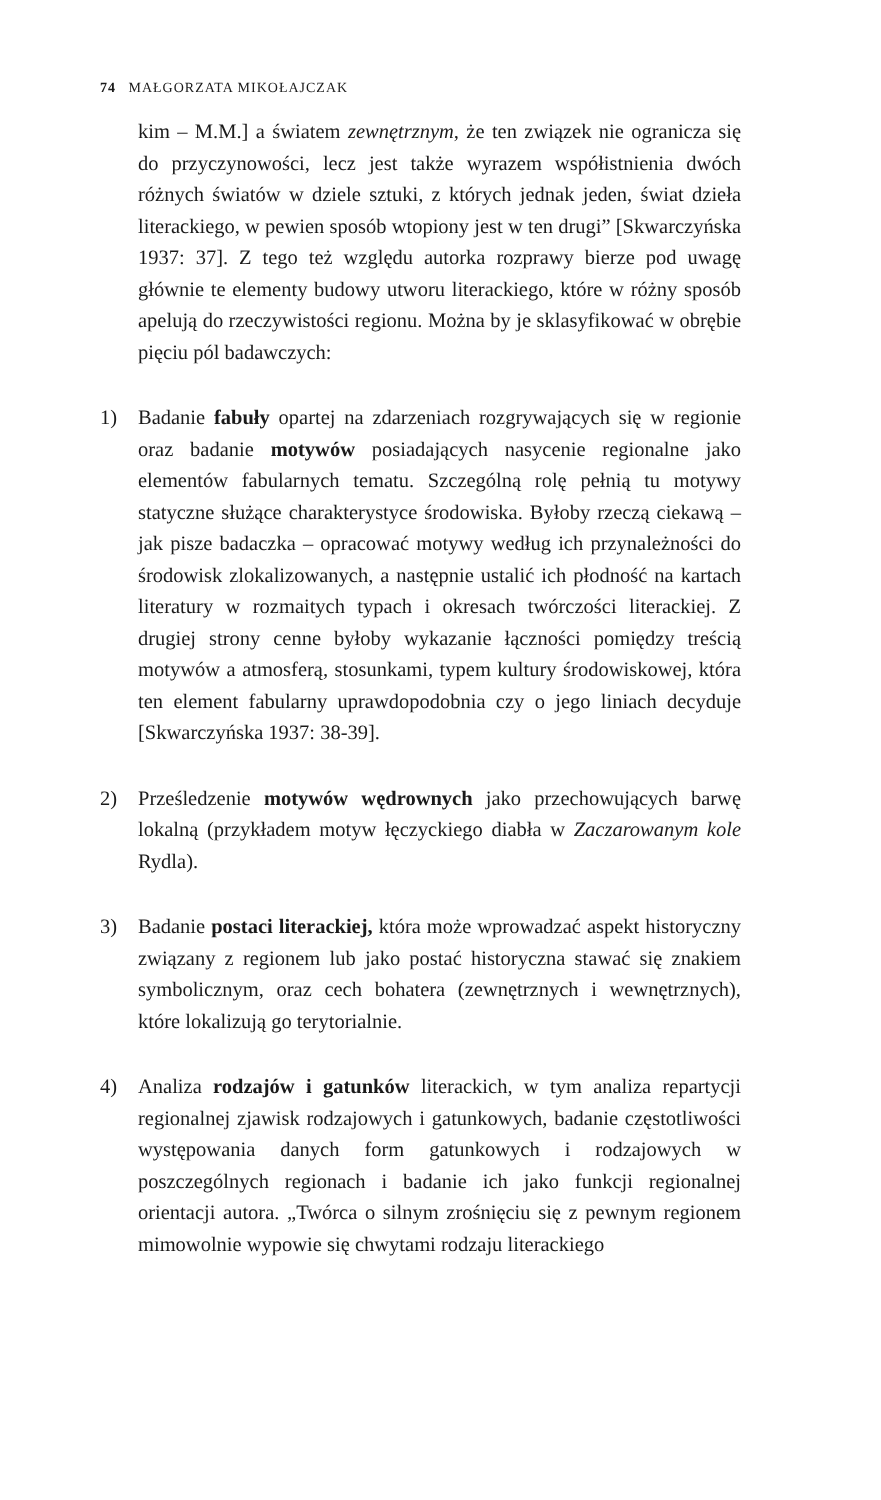74 MAŁGORZATA MIKOŁAJCZAK
kim – M.M.] a światem zewnętrznym, że ten związek nie ogranicza się do przyczynowości, lecz jest także wyrazem współistnienia dwóch różnych światów w dziele sztuki, z których jednak jeden, świat dzieła literackiego, w pewien sposób wtopiony jest w ten drugi” [Skwarczyńska 1937: 37]. Z tego też względu autorka rozprawy bierze pod uwagę głównie te elementy budowy utworu literackiego, które w różny sposób apelują do rzeczywistości regionu. Można by je sklasyfikować w obrębie pięciu pól badawczych:
1) Badanie fabuły opartej na zdarzeniach rozgrywających się w regionie oraz badanie motywów posiadających nasycenie regionalne jako elementów fabularnych tematu. Szczególną rolę pełnią tu motywy statyczne służące charakterystyce środowiska. Byłoby rzeczą ciekawą – jak pisze badaczka – opracować motywy według ich przynależności do środowisk zlokalizowanych, a następnie ustalić ich płodność na kartach literatury w rozmaitych typach i okresach twórczości literackiej. Z drugiej strony cenne byłoby wykazanie łączności pomiędzy treścią motywów a atmosferą, stosunkami, typem kultury środowiskowej, która ten element fabularny uprawdopodobnia czy o jego liniach decyduje [Skwarczyńska 1937: 38-39].
2) Prześledzenie motywów wędrownych jako przechowujących barwę lokalną (przykładem motyw łęczyckiego diabła w Zaczarowanym kole Rydla).
3) Badanie postaci literackiej, która może wprowadzać aspekt historyczny związany z regionem lub jako postać historyczna stawać się znakiem symbolicznym, oraz cech bohatera (zewnętrznych i wewnętrznych), które lokalizują go terytorialnie.
4) Analiza rodzajów i gatunków literackich, w tym analiza repartycji regionalnej zjawisk rodzajowych i gatunkowych, badanie częstotliwości występowania danych form gatunkowych i rodzajowych w poszczególnych regionach i badanie ich jako funkcji regionalnej orientacji autora. „Twórca o silnym zrośnięciu się z pewnym regionem mimowolnie wypowie się chwytami rodzaju literackiego